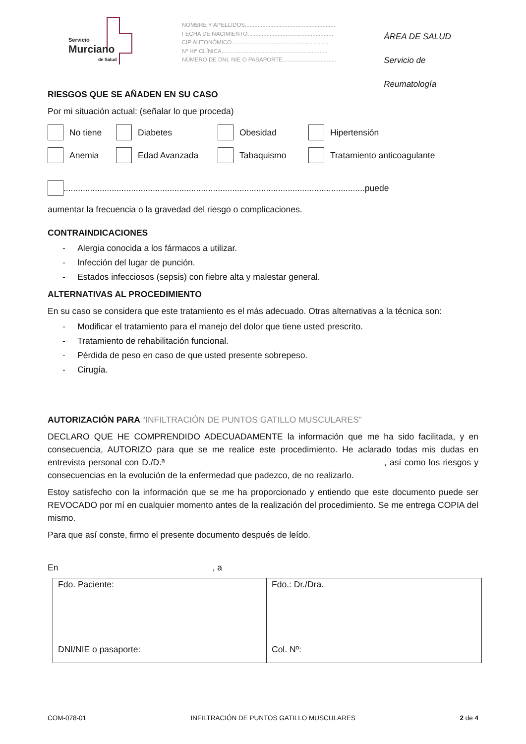Servicio
Murciano
de Salud
NOMBRE Y APELLIDOS.........................................................
FECHA DE NACIMIENTO......................................................
CIP AUTONÓMICO..............................................................
Nº Htª CLÍNICA...................................................................
NÚMERO DE DNI, NIE O PASAPORTE..................................
ÁREA DE SALUD
Servicio de Reumatología
RIESGOS QUE SE AÑADEN EN SU CASO
Por mi situación actual: (señalar lo que proceda)
No tiene Diabetes Obesidad Hipertensión
Anemia Edad Avanzada Tabaquismo Tratamiento anticoagulante
.............................................................................................................................puede
aumentar la frecuencia o la gravedad del riesgo o complicaciones.
CONTRAINDICACIONES
- Alergia conocida a los fármacos a utilizar.
- Infección del lugar de punción.
- Estados infecciosos (sepsis) con fiebre alta y malestar general.
ALTERNATIVAS AL PROCEDIMIENTO
En su caso se considera que este tratamiento es el más adecuado. Otras alternativas a la técnica son:
- Modificar el tratamiento para el manejo del dolor que tiene usted prescrito.
- Tratamiento de rehabilitación funcional.
- Pérdida de peso en caso de que usted presente sobrepeso.
- Cirugía.
AUTORIZACIÓN PARA “INFILTRACIÓN DE PUNTOS GATILLO MUSCULARES”
DECLARO QUE HE COMPRENDIDO ADECUADAMENTE la información que me ha sido facilitada, y en consecuencia, AUTORIZO para que se me realice este procedimiento. He aclarado todas mis dudas en entrevista personal con D./D.ª , así como los riesgos y consecuencias en la evolución de la enfermedad que padezco, de no realizarlo.
Estoy satisfecho con la información que se me ha proporcionado y entiendo que este documento puede ser REVOCADO por mí en cualquier momento antes de la realización del procedimiento. Se me entrega COPIA del mismo.
Para que así conste, firmo el presente documento después de leído.
En , a
| Fdo. Paciente: DNI/NIE o pasaporte: | Fdo.: Dr./Dra. Col. Nº: |
COM-078-01 INFILTRACIÓN DE PUNTOS GATILLO MUSCULARES 2 de 4